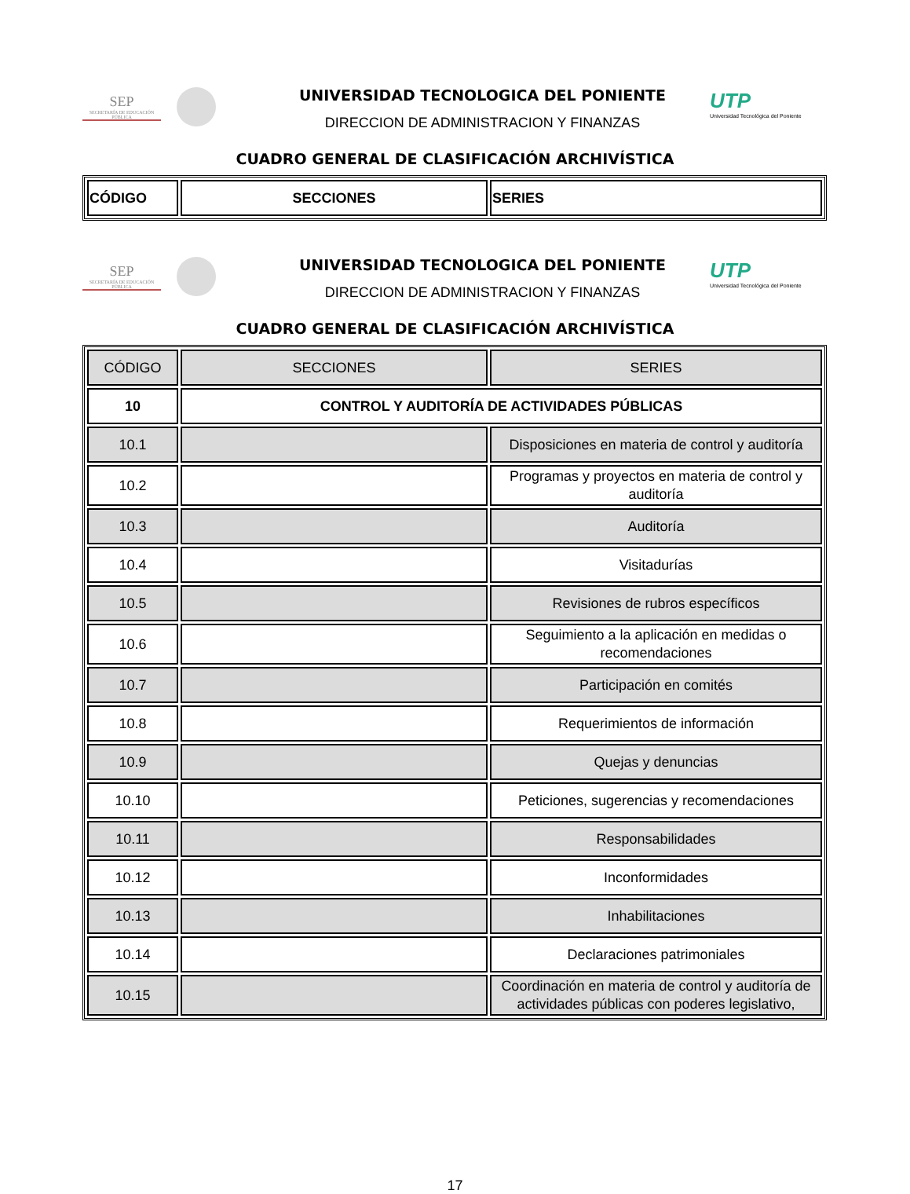SEP
SECRETARÍA DE EDUCACIÓN PÚBLICA
UNIVERSIDAD TECNOLOGICA DEL PONIENTE
DIRECCION DE ADMINISTRACION Y FINANZAS
UTP
Universidad Tecnológica del Poniente
CUADRO GENERAL DE CLASIFICACIÓN ARCHIVÍSTICA
| CÓDIGO | SECCIONES | SERIES |
| --- | --- | --- |
SEP
SECRETARÍA DE EDUCACIÓN PÚBLICA
UNIVERSIDAD TECNOLOGICA DEL PONIENTE
DIRECCION DE ADMINISTRACION Y FINANZAS
UTP
Universidad Tecnológica del Poniente
CUADRO GENERAL DE CLASIFICACIÓN ARCHIVÍSTICA
| CÓDIGO | SECCIONES | SERIES |
| --- | --- | --- |
| 10 | CONTROL Y AUDITORÍA DE ACTIVIDADES PÚBLICAS | |
| 10.1 | | Disposiciones en materia de control y auditoría |
| 10.2 | | Programas y proyectos en materia de control y auditoría |
| 10.3 | | Auditoría |
| 10.4 | | Visitadurías |
| 10.5 | | Revisiones de rubros específicos |
| 10.6 | | Seguimiento a la aplicación en medidas o recomendaciones |
| 10.7 | | Participación en comités |
| 10.8 | | Requerimientos de información |
| 10.9 | | Quejas y denuncias |
| 10.10 | | Peticiones, sugerencias y recomendaciones |
| 10.11 | | Responsabilidades |
| 10.12 | | Inconformidades |
| 10.13 | | Inhabilitaciones |
| 10.14 | | Declaraciones patrimoniales |
| 10.15 | | Coordinación en materia de control y auditoría de actividades públicas con poderes legislativo, |
17